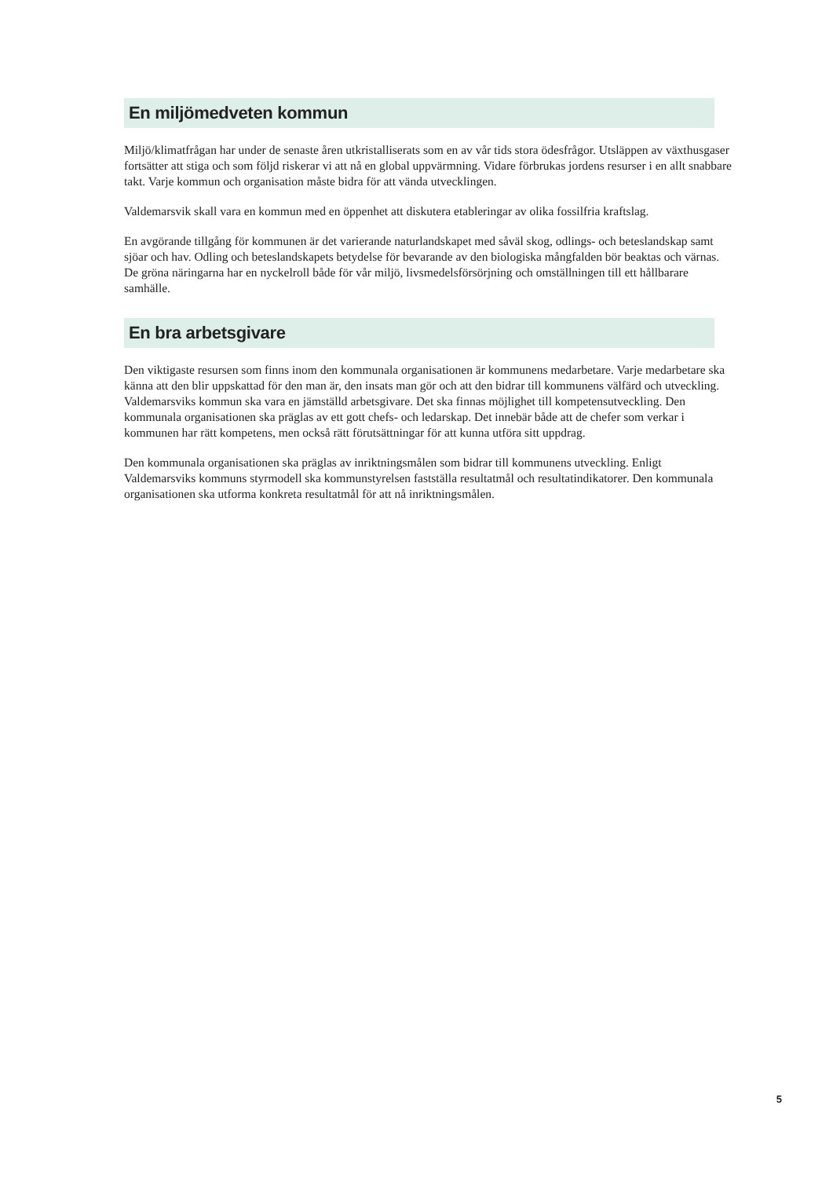En miljömedveten kommun
Miljö/klimatfrågan har under de senaste åren utkristalliserats som en av vår tids stora ödesfrågor. Utsläppen av växthusgaser fortsätter att stiga och som följd riskerar vi att nå en global uppvärmning. Vidare förbrukas jordens resurser i en allt snabbare takt. Varje kommun och organisation måste bidra för att vända utvecklingen.
Valdemarsvik skall vara en kommun med en öppenhet att diskutera etableringar av olika fossilfria kraftslag.
En avgörande tillgång för kommunen är det varierande naturlandskapet med såväl skog, odlings- och beteslandskap samt sjöar och hav. Odling och beteslandskapets betydelse för bevarande av den biologiska mångfalden bör beaktas och värnas. De gröna näringarna har en nyckelroll både för vår miljö, livsmedelsförsörjning och omställningen till ett hållbarare samhälle.
En bra arbetsgivare
Den viktigaste resursen som finns inom den kommunala organisationen är kommunens medarbetare. Varje medarbetare ska känna att den blir uppskattad för den man är, den insats man gör och att den bidrar till kommunens välfärd och utveckling. Valdemarsviks kommun ska vara en jämställd arbetsgivare. Det ska finnas möjlighet till kompetensutveckling. Den kommunala organisationen ska präglas av ett gott chefs- och ledarskap. Det innebär både att de chefer som verkar i kommunen har rätt kompetens, men också rätt förutsättningar för att kunna utföra sitt uppdrag.
Den kommunala organisationen ska präglas av inriktningsmålen som bidrar till kommunens utveckling. Enligt Valdemarsviks kommuns styrmodell ska kommunstyrelsen fastställa resultatmål och resultatindikatorer. Den kommunala organisationen ska utforma konkreta resultatmål för att nå inriktningsmålen.
5